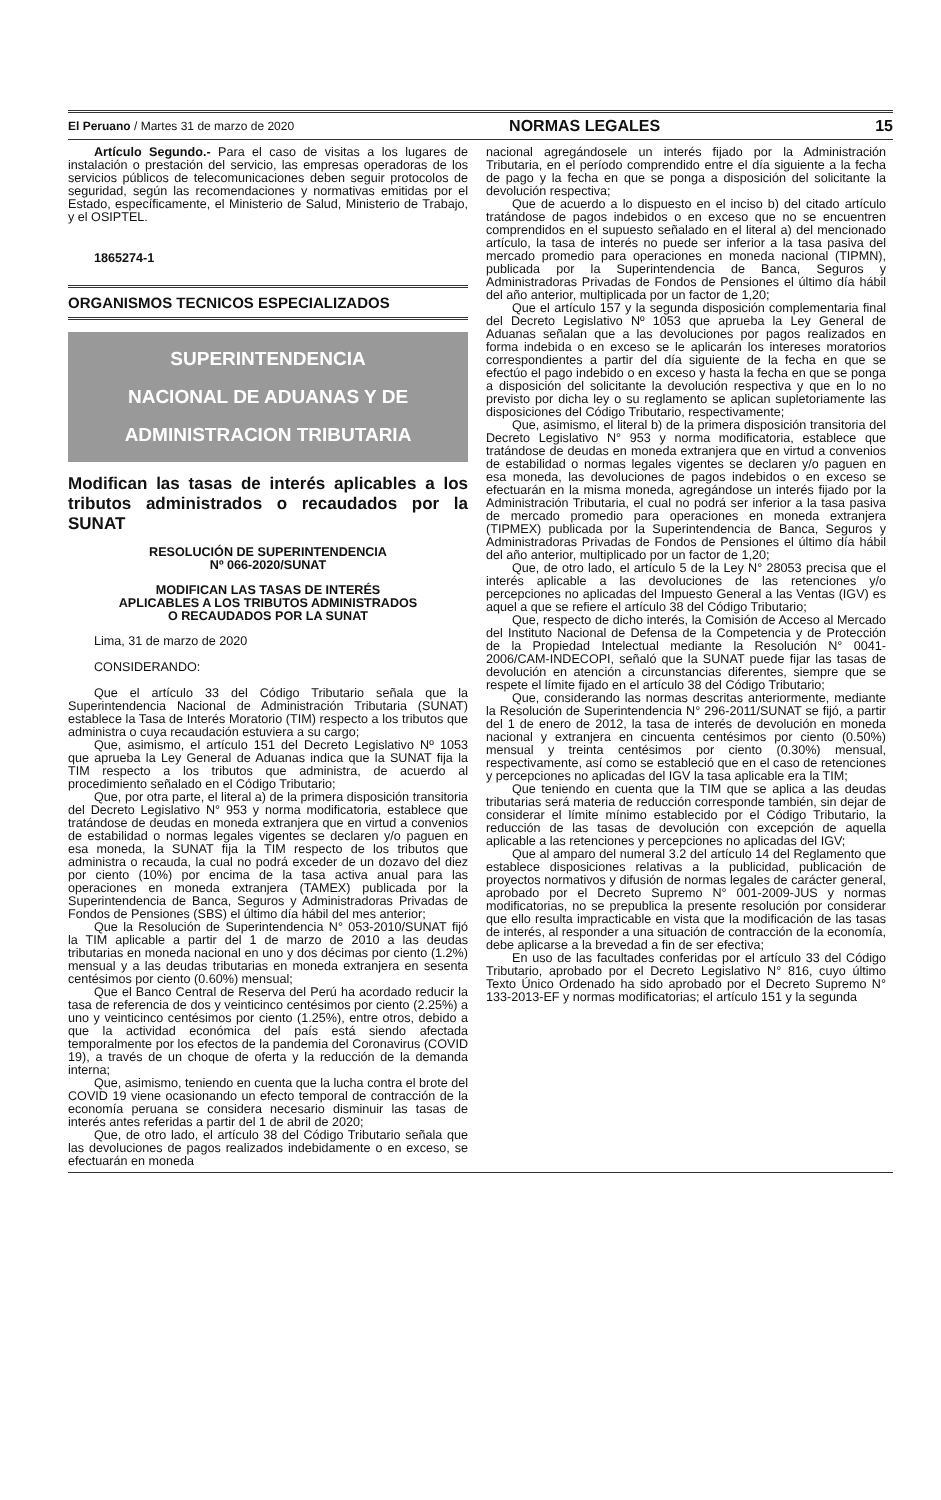El Peruano / Martes 31 de marzo de 2020 NORMAS LEGALES 15
Artículo Segundo.- Para el caso de visitas a los lugares de instalación o prestación del servicio, las empresas operadoras de los servicios públicos de telecomunicaciones deben seguir protocolos de seguridad, según las recomendaciones y normativas emitidas por el Estado, específicamente, el Ministerio de Salud, Ministerio de Trabajo, y el OSIPTEL.
1865274-1
ORGANISMOS TECNICOS ESPECIALIZADOS
SUPERINTENDENCIA
NACIONAL DE ADUANAS Y DE
ADMINISTRACION TRIBUTARIA
Modifican las tasas de interés aplicables a los tributos administrados o recaudados por la SUNAT
RESOLUCIÓN DE SUPERINTENDENCIA
Nº 066-2020/SUNAT
MODIFICAN LAS TASAS DE INTERÉS
APLICABLES A LOS TRIBUTOS ADMINISTRADOS
O RECAUDADOS POR LA SUNAT
Lima, 31 de marzo de 2020
CONSIDERANDO:
Que el artículo 33 del Código Tributario señala que la Superintendencia Nacional de Administración Tributaria (SUNAT) establece la Tasa de Interés Moratorio (TIM) respecto a los tributos que administra o cuya recaudación estuviera a su cargo;
Que, asimismo, el artículo 151 del Decreto Legislativo Nº 1053 que aprueba la Ley General de Aduanas indica que la SUNAT fija la TIM respecto a los tributos que administra, de acuerdo al procedimiento señalado en el Código Tributario;
Que, por otra parte, el literal a) de la primera disposición transitoria del Decreto Legislativo N° 953 y norma modificatoria, establece que tratándose de deudas en moneda extranjera que en virtud a convenios de estabilidad o normas legales vigentes se declaren y/o paguen en esa moneda, la SUNAT fija la TIM respecto de los tributos que administra o recauda, la cual no podrá exceder de un dozavo del diez por ciento (10%) por encima de la tasa activa anual para las operaciones en moneda extranjera (TAMEX) publicada por la Superintendencia de Banca, Seguros y Administradoras Privadas de Fondos de Pensiones (SBS) el último día hábil del mes anterior;
Que la Resolución de Superintendencia N° 053-2010/SUNAT fijó la TIM aplicable a partir del 1 de marzo de 2010 a las deudas tributarias en moneda nacional en uno y dos décimas por ciento (1.2%) mensual y a las deudas tributarias en moneda extranjera en sesenta centésimos por ciento (0.60%) mensual;
Que el Banco Central de Reserva del Perú ha acordado reducir la tasa de referencia de dos y veinticinco centésimos por ciento (2.25%) a uno y veinticinco centésimos por ciento (1.25%), entre otros, debido a que la actividad económica del país está siendo afectada temporalmente por los efectos de la pandemia del Coronavirus (COVID 19), a través de un choque de oferta y la reducción de la demanda interna;
Que, asimismo, teniendo en cuenta que la lucha contra el brote del COVID 19 viene ocasionando un efecto temporal de contracción de la economía peruana se considera necesario disminuir las tasas de interés antes referidas a partir del 1 de abril de 2020;
Que, de otro lado, el artículo 38 del Código Tributario señala que las devoluciones de pagos realizados indebidamente o en exceso, se efectuarán en moneda
nacional agregándosele un interés fijado por la Administración Tributaria, en el período comprendido entre el día siguiente a la fecha de pago y la fecha en que se ponga a disposición del solicitante la devolución respectiva;
Que de acuerdo a lo dispuesto en el inciso b) del citado artículo tratándose de pagos indebidos o en exceso que no se encuentren comprendidos en el supuesto señalado en el literal a) del mencionado artículo, la tasa de interés no puede ser inferior a la tasa pasiva del mercado promedio para operaciones en moneda nacional (TIPMN), publicada por la Superintendencia de Banca, Seguros y Administradoras Privadas de Fondos de Pensiones el último día hábil del año anterior, multiplicada por un factor de 1,20;
Que el artículo 157 y la segunda disposición complementaria final del Decreto Legislativo Nº 1053 que aprueba la Ley General de Aduanas señalan que a las devoluciones por pagos realizados en forma indebida o en exceso se le aplicarán los intereses moratorios correspondientes a partir del día siguiente de la fecha en que se efectúo el pago indebido o en exceso y hasta la fecha en que se ponga a disposición del solicitante la devolución respectiva y que en lo no previsto por dicha ley o su reglamento se aplican supletoriamente las disposiciones del Código Tributario, respectivamente;
Que, asimismo, el literal b) de la primera disposición transitoria del Decreto Legislativo N° 953 y norma modificatoria, establece que tratándose de deudas en moneda extranjera que en virtud a convenios de estabilidad o normas legales vigentes se declaren y/o paguen en esa moneda, las devoluciones de pagos indebidos o en exceso se efectuarán en la misma moneda, agregándose un interés fijado por la Administración Tributaria, el cual no podrá ser inferior a la tasa pasiva de mercado promedio para operaciones en moneda extranjera (TIPMEX) publicada por la Superintendencia de Banca, Seguros y Administradoras Privadas de Fondos de Pensiones el último día hábil del año anterior, multiplicado por un factor de 1,20;
Que, de otro lado, el artículo 5 de la Ley N° 28053 precisa que el interés aplicable a las devoluciones de las retenciones y/o percepciones no aplicadas del Impuesto General a las Ventas (IGV) es aquel a que se refiere el artículo 38 del Código Tributario;
Que, respecto de dicho interés, la Comisión de Acceso al Mercado del Instituto Nacional de Defensa de la Competencia y de Protección de la Propiedad Intelectual mediante la Resolución N° 0041-2006/CAM-INDECOPI, señaló que la SUNAT puede fijar las tasas de devolución en atención a circunstancias diferentes, siempre que se respete el límite fijado en el artículo 38 del Código Tributario;
Que, considerando las normas descritas anteriormente, mediante la Resolución de Superintendencia N° 296-2011/SUNAT se fijó, a partir del 1 de enero de 2012, la tasa de interés de devolución en moneda nacional y extranjera en cincuenta centésimos por ciento (0.50%) mensual y treinta centésimos por ciento (0.30%) mensual, respectivamente, así como se estableció que en el caso de retenciones y percepciones no aplicadas del IGV la tasa aplicable era la TIM;
Que teniendo en cuenta que la TIM que se aplica a las deudas tributarias será materia de reducción corresponde también, sin dejar de considerar el límite mínimo establecido por el Código Tributario, la reducción de las tasas de devolución con excepción de aquella aplicable a las retenciones y percepciones no aplicadas del IGV;
Que al amparo del numeral 3.2 del artículo 14 del Reglamento que establece disposiciones relativas a la publicidad, publicación de proyectos normativos y difusión de normas legales de carácter general, aprobado por el Decreto Supremo N° 001-2009-JUS y normas modificatorias, no se prepublica la presente resolución por considerar que ello resulta impracticable en vista que la modificación de las tasas de interés, al responder a una situación de contracción de la economía, debe aplicarse a la brevedad a fin de ser efectiva;
En uso de las facultades conferidas por el artículo 33 del Código Tributario, aprobado por el Decreto Legislativo N° 816, cuyo último Texto Único Ordenado ha sido aprobado por el Decreto Supremo N° 133-2013-EF y normas modificatorias; el artículo 151 y la segunda